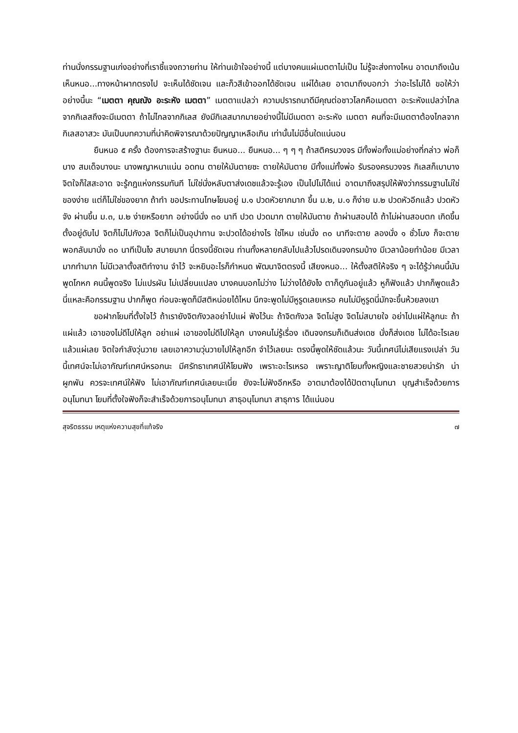ท่านนั่งกรรมฐานเก่งอย่างที่เราชี้แจงถวายท่าน ให้ท่านเข้าใจอย่างนี้ แต่บางคนแผ่เมตตาไม่เป็น ไม่รู้จะส่งทางไหน อาตมาถึงเน้น เห็นหนอ...ทางหน้าผากตรงไป จะเห็นได้ชัดเจน และก็วสีเข้าออกได้ชัดเจน แผ่ได้เลย อาตมาถึงบอกว่า ว่าอะไรไม่ได้ ขอให้ว่าอย่างนี้นะ “เมตตา คุณณัง อะระหัง เมตตา” เมตตาแปลว่า ความปรารถนาดีมีคุณต่อชาวโลกคือเมตตา อะระหังแปลว่าไกลจากกิเลสถึงจะมีเมตตา ถ้าไม่ไกลจากกิเลส ยังมีกิเลสมากมายอย่างนี้ไม่มีเมตตา อะระหัง เมตตา คนที่จะมีเมตตาต้องไกลจากกิเลสอาสวะ มันเป็นบทความที่น่าคิดพิจารณาด้วยปัญญาเหลือเกิน เท่านั้นไม่มีอื่นใดแน่นอน
ยืนหนอ ๕ ครั้ง ต้องการจะสร้างฐานะ ยืนหนอ... ยืนหนอ... ๆ ๆ ๆ ถ้าสติครบวงจร มีทั้งพ่อทั้งแม่อย่างที่กล่าว พ่อก็บาง สมเด็จบางนะ นางพญาหนาแน่น อดทน ตายให้มันตายซะ ตายให้มันตาย มีทั้งแม่ทั้งพ่อ รับรองครบวงจร กิเลสก็เบาบาง จิตใจก็ใสสะอาด จะรู้กฎแห่งกรรมทันที ไม่ใช่นั่งหลับตาส่งเดชแล้วจะรู้เอง เป็นไปไม่ได้แน่ อาตมาถึงสรุปให้ฟังว่ากรรมฐานไม่ใช่ของง่าย แต่ก็ไม่ใช่ของยาก ถ้าทำ ขอประทานโทษโยมอยู่ ม.๑ ปวดหัวยากมาก ขึ้น ม.๒, ม.๑ ก็ง่าย ม.๒ ปวดหัวอีกแล้ว ปวดหัวจัง ผ่านขึ้น ม.๓, ม.๒ ง่ายหรือยาก อย่างนี่นั่ง ๓๐ นาที ปวด ปวดมาก ตายให้มันตาย ถ้าผ่านสอบได้ ถ้าไม่ผ่านสอบตก เกิดขึ้นตั้งอยู่ดับไป จิตก็ไม่ไปกังวล จิตก็ไม่เป็นอุปาทาน จะปวดได้อย่างไร ใช่ไหม เช่นนั่ง ๓๐ นาทีจะตาย ลองนั่ง ๑ ชั่วโมง ก็จะตาย พอกลับมานั่ง ๓๐ นาทีเป็นไง สบายมาก นี่ตรงนี้ชัดเจน ท่านทั้งหลายกลับไปแล้วโปรดเดินจงกรมบ้าง มีเวลาน้อยทำน้อย มีเวลามากทำมาก ไม่มีเวลาตั้งสติทำงาน จำไว้ จะหยิบอะไรก็กำหนด พัฒนาจิตตรงนี้ เสียงหนอ... ให้ตั้งสติให้จริง ๆ จะได้รู้ว่าคนนี้มันพูดโกหก คนนี้พูดจริง ไม่แปรผัน ไม่เปลี่ยนแปลง บางคนบอกไม่ว่าง ไม่ว่างได้ยังไง ตาก็ดูกันอยู่แล้ว หูก็ฟังแล้ว ปากก็พูดแล้ว นี่แหละคือกรรมฐาน ปากก็พูด ก่อนจะพูดก็มีสติหน่อยได้ไหม นึกจะพูดไม่มีหูรูดเลยเหรอ คนไม่มีหูรูดนี่มักจะขึ้นห้วยลงเขา
ขอฝากโยมที่ตั้งใจไว้ ถ้าเรายังจิตกังวลอย่าไปแผ่ ฟังไว้นะ ถ้าจิตกังวล จิตไม่สูง จิตไม่สบายใจ อย่าไปแผ่ให้ลูกนะ ถ้าแผ่แล้ว เอาของไม่ดีไปให้ลูก อย่าแผ่ เอาของไม่ดีไปให้ลูก บางคนไม่รู้เรื่อง เดินจงกรมก็เดินส่งเดช นั่งก็ส่งเดช ไม่ได้อะไรเลย แล้วแผ่เลย จิตใจกำลังวุ่นวาย เลยเอาความวุ่นวายไปให้ลูกอีก จำไว้เลยนะ ตรงนี้พูดให้ชัดแล้วนะ วันนี้เทศน์ไม่เสียแรงเปล่า วันนี้เทศน์จะไม่เอากัณฑ์เทศน์หรอกนะ มีศรัทธาเทศน์ให้โยมฟัง เพราะอะไรเหรอ เพราะญาติโยมทั้งหญิงและชายสวยน่ารัก น่าผูกพัน ควรจะเทศน์ให้ฟัง ไม่เอากัณฑ์เทศน์เลยนะเนี่ย ยังจะไม่ฟังอีกหรือ อาตมาต้องได้ปัตตานุโมทนา บุญสำเร็จด้วยการอนุโมทนา โยมที่ตั้งใจฟังก็จะสำเร็จด้วยการอนุโมทนา สาธุอนุโมทนา สาธุการ ได้แน่นอน
สุจริตธรรม เหตุแห่งความสุขที่แท้จริง ๗